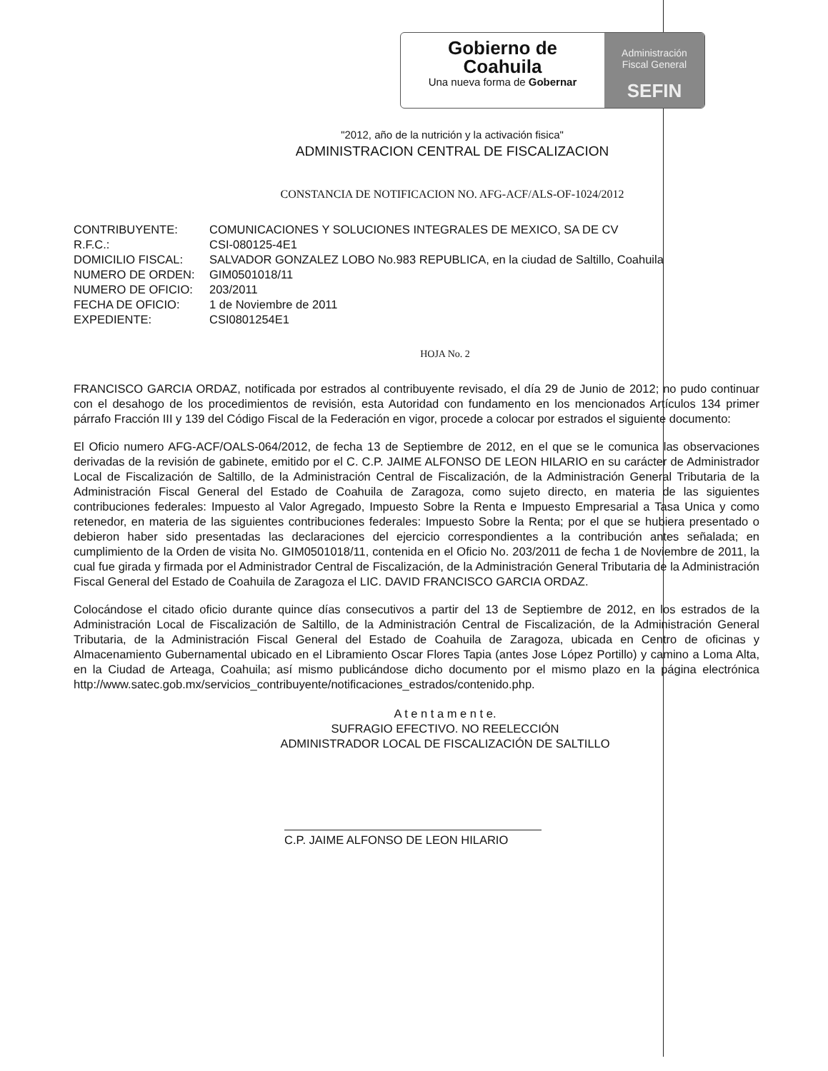Gobierno de
Coahuila
Una nueva forma de Gobernar
Administración
Fiscal General
SEFIN
"2012, año de la nutrición y la activación fisica"
ADMINISTRACION CENTRAL DE FISCALIZACION
CONSTANCIA DE NOTIFICACION NO. AFG-ACF/ALS-OF-1024/2012
| CONTRIBUYENTE: | COMUNICACIONES Y SOLUCIONES INTEGRALES DE MEXICO, SA DE CV |
| R.F.C.: | CSI-080125-4E1 |
| DOMICILIO FISCAL: | SALVADOR GONZALEZ LOBO No.983 REPUBLICA, en la ciudad de Saltillo, Coahuila |
| NUMERO DE ORDEN: | GIM0501018/11 |
| NUMERO DE OFICIO: | 203/2011 |
| FECHA DE OFICIO: | 1 de Noviembre de 2011 |
| EXPEDIENTE: | CSI0801254E1 |
HOJA No. 2
FRANCISCO GARCIA ORDAZ, notificada por estrados al contribuyente revisado, el día 29 de Junio de 2012; no pudo continuar con el desahogo de los procedimientos de revisión, esta Autoridad con fundamento en los mencionados Artículos 134 primer párrafo Fracción III y 139 del Código Fiscal de la Federación en vigor, procede a colocar por estrados el siguiente documento:
El Oficio numero AFG-ACF/OALS-064/2012, de fecha 13 de Septiembre de 2012, en el que se le comunica las observaciones derivadas de la revisión de gabinete, emitido por el C. C.P. JAIME ALFONSO DE LEON HILARIO en su carácter de Administrador Local de Fiscalización de Saltillo, de la Administración Central de Fiscalización, de la Administración General Tributaria de la Administración Fiscal General del Estado de Coahuila de Zaragoza, como sujeto directo, en materia de las siguientes contribuciones federales: Impuesto al Valor Agregado, Impuesto Sobre la Renta e Impuesto Empresarial a Tasa Unica y como retenedor, en materia de las siguientes contribuciones federales: Impuesto Sobre la Renta; por el que se hubiera presentado o debieron haber sido presentadas las declaraciones del ejercicio correspondientes a la contribución antes señalada; en cumplimiento de la Orden de visita No. GIM0501018/11, contenida en el Oficio No. 203/2011 de fecha 1 de Noviembre de 2011, la cual fue girada y firmada por el Administrador Central de Fiscalización, de la Administración General Tributaria de la Administración Fiscal General del Estado de Coahuila de Zaragoza el LIC. DAVID FRANCISCO GARCIA ORDAZ.
Colocándose el citado oficio durante quince días consecutivos a partir del 13 de Septiembre de 2012, en los estrados de la Administración Local de Fiscalización de Saltillo, de la Administración Central de Fiscalización, de la Administración General Tributaria, de la Administración Fiscal General del Estado de Coahuila de Zaragoza, ubicada en Centro de oficinas y Almacenamiento Gubernamental ubicado en el Libramiento Oscar Flores Tapia (antes Jose López Portillo) y camino a Loma Alta, en la Ciudad de Arteaga, Coahuila; así mismo publicándose dicho documento por el mismo plazo en la página electrónica http://www.satec.gob.mx/servicios_contribuyente/notificaciones_estrados/contenido.php.
A t e n t a m e n t e.
SUFRAGIO EFECTIVO. NO REELECCIÓN
ADMINISTRADOR LOCAL DE FISCALIZACIÓN DE SALTILLO
C.P. JAIME ALFONSO DE LEON HILARIO